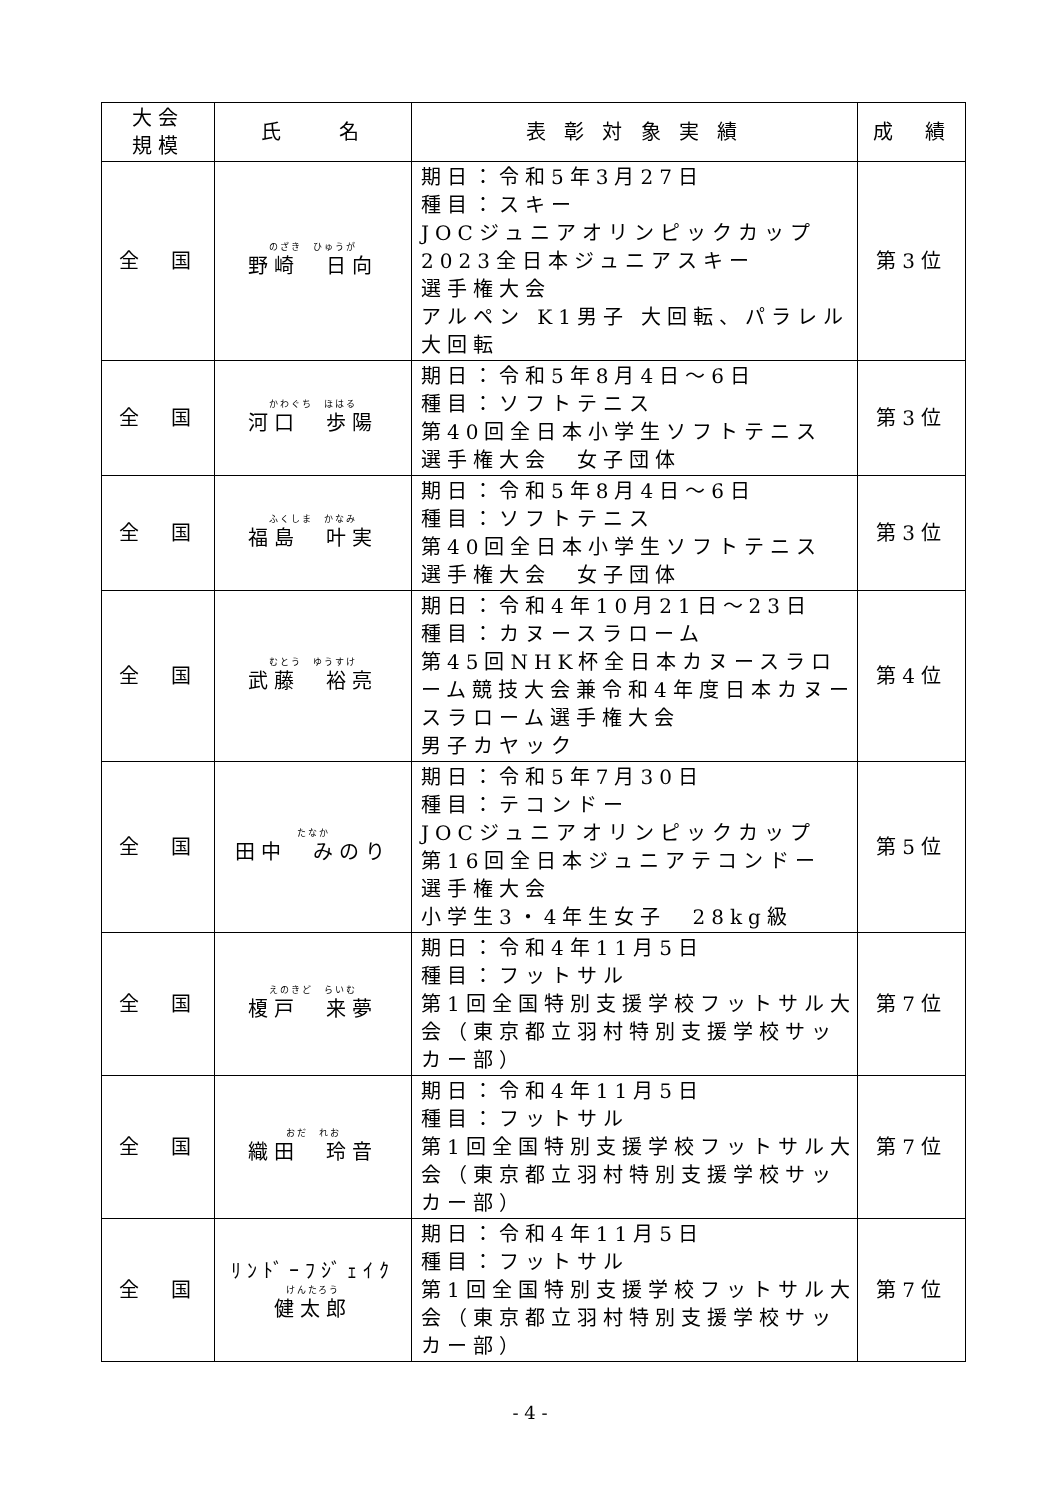| 大会 規模 | 氏 名 | 表 彰 対 象 実 績 | 成 績 |
| --- | --- | --- | --- |
| 全 国 | のざき ひゅうが 野崎 日向 | 期日：令和5年3月27日 種目：スキー JOCジュニアオリンピックカップ 2023全日本ジュニアスキー 選手権大会 アルペン K1男子 大回転、パラレル大回転 | 第3位 |
| 全 国 | かわぐち ほはる 河口 歩陽 | 期日：令和5年8月4日～6日 種目：ソフトテニス 第40回全日本小学生ソフトテニス 選手権大会 女子団体 | 第3位 |
| 全 国 | ふくしま かなみ 福島 叶実 | 期日：令和5年8月4日～6日 種目：ソフトテニス 第40回全日本小学生ソフトテニス 選手権大会 女子団体 | 第3位 |
| 全 国 | むとう ゆうすけ 武藤 裕亮 | 期日：令和4年10月21日～23日 種目：カヌースラローム 第45回NHK杯全日本カヌースラローム競技大会兼令和4年度日本カヌースラローム選手権大会 男子カヤック | 第4位 |
| 全 国 | たなか 田中 みのり | 期日：令和5年7月30日 種目：テコンドー JOCジュニアオリンピックカップ 第16回全日本ジュニアテコンドー 選手権大会 小学生3・4年生女子 28kg級 | 第5位 |
| 全 国 | えのきど らいむ 榎戸 来夢 | 期日：令和4年11月5日 種目：フットサル 第1回全国特別支援学校フットサル大会（東京都立羽村特別支援学校サッカー部） | 第7位 |
| 全 国 | おだ れお 織田 玲音 | 期日：令和4年11月5日 種目：フットサル 第1回全国特別支援学校フットサル大会（東京都立羽村特別支援学校サッカー部） | 第7位 |
| 全 国 | ﾘﾝﾄﾞｰﾌｼﾞｪｲｸ けんたろう 健太郎 | 期日：令和4年11月5日 種目：フットサル 第1回全国特別支援学校フットサル大会（東京都立羽村特別支援学校サッカー部） | 第7位 |
- 4 -